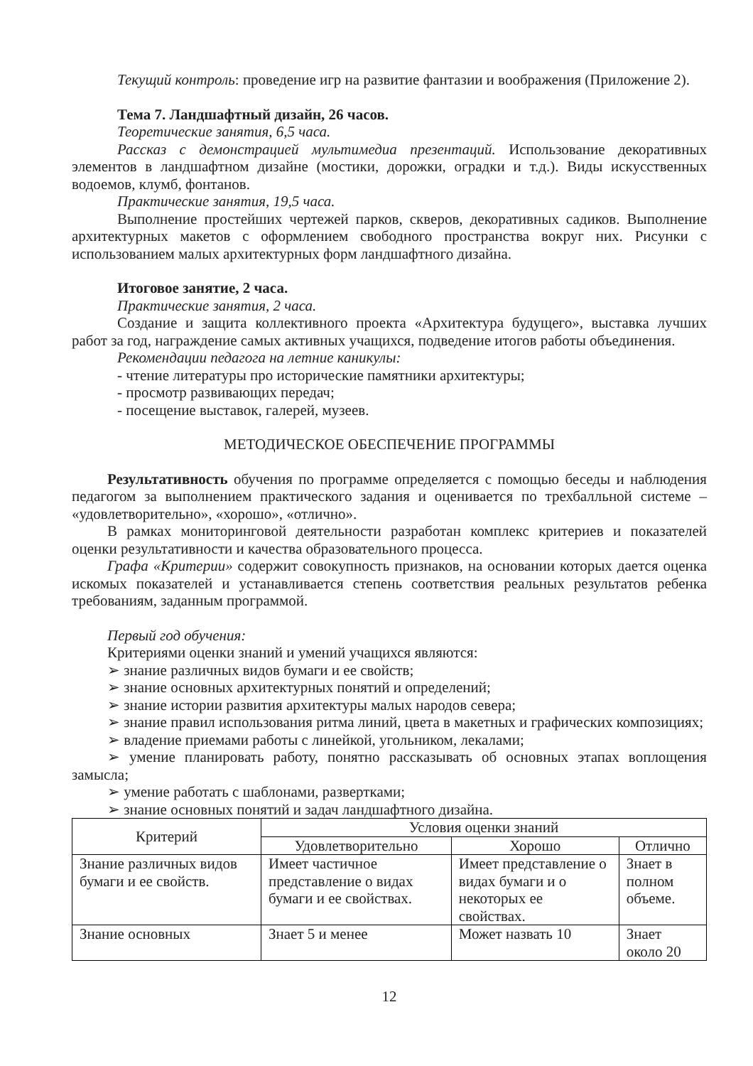Текущий контроль: проведение игр на развитие фантазии и воображения (Приложение 2).
Тема 7. Ландшафтный дизайн, 26 часов.
Теоретические занятия, 6,5 часа.
Рассказ с демонстрацией мультимедиа презентаций. Использование декоративных элементов в ландшафтном дизайне (мостики, дорожки, оградки и т.д.). Виды искусственных водоемов, клумб, фонтанов.
Практические занятия, 19,5 часа.
Выполнение простейших чертежей парков, скверов, декоративных садиков. Выполнение архитектурных макетов с оформлением свободного пространства вокруг них. Рисунки с использованием малых архитектурных форм ландшафтного дизайна.
Итоговое занятие, 2 часа.
Практические занятия, 2 часа.
Создание и защита коллективного проекта «Архитектура будущего», выставка лучших работ за год, награждение самых активных учащихся, подведение итогов работы объединения.
Рекомендации педагога на летние каникулы:
- чтение литературы про исторические памятники архитектуры;
- просмотр развивающих передач;
- посещение выставок, галерей, музеев.
МЕТОДИЧЕСКОЕ ОБЕСПЕЧЕНИЕ ПРОГРАММЫ
Результативность обучения по программе определяется с помощью беседы и наблюдения педагогом за выполнением практического задания и оценивается по трехбалльной системе – «удовлетворительно», «хорошо», «отлично».
В рамках мониторинговой деятельности разработан комплекс критериев и показателей оценки результативности и качества образовательного процесса.
Графа «Критерии» содержит совокупность признаков, на основании которых дается оценка искомых показателей и устанавливается степень соответствия реальных результатов ребенка требованиям, заданным программой.
Первый год обучения:
Критериями оценки знаний и умений учащихся являются:
➢ знание различных видов бумаги и ее свойств;
➢ знание основных архитектурных понятий и определений;
➢ знание истории развития архитектуры малых народов севера;
➢ знание правил использования ритма линий, цвета в макетных и графических композициях;
➢ владение приемами работы с линейкой, угольником, лекалами;
➢ умение планировать работу, понятно рассказывать об основных этапах воплощения замысла;
➢ умение работать с шаблонами, развертками;
➢ знание основных понятий и задач ландшафтного дизайна.
| Критерий | Условия оценки знаний | | |
| --- | --- | --- | --- |
| | Удовлетворительно | Хорошо | Отлично |
| Знание различных видов бумаги и ее свойств. | Имеет частичное представление о видах бумаги и ее свойствах. | Имеет представление о видах бумаги и о некоторых ее свойствах. | Знает в полном объеме. |
| Знание основных | Знает 5 и менее | Может назвать 10 | Знает около 20 |
12